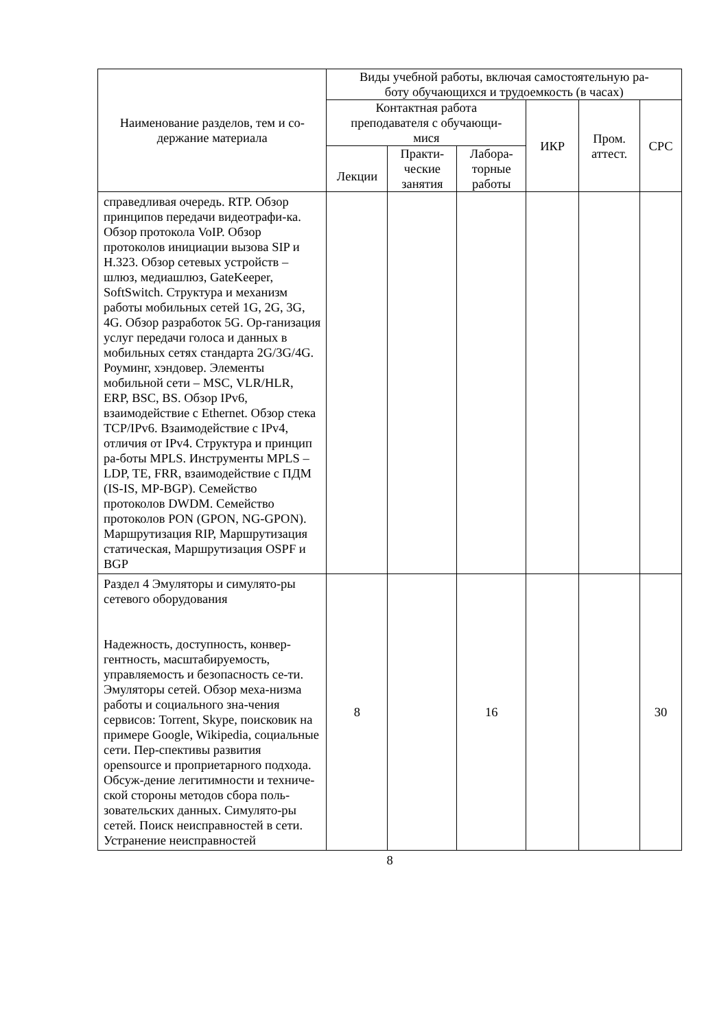| Наименование разделов, тем и со- держание материала | Виды учебной работы, включая самостоятельную ра- боту обучающихся и трудоемкость (в часах) | | | | | |
| --- | --- | --- | --- | --- | --- | --- |
| | Контактная работа преподавателя с обучающи- мися | | | ИКР | Пром. аттест. | СРС |
| | Лекции | Практи- ческие занятия | Лабора- торные работы | | | |
| справедливая очередь. RTP. Обзор принципов передачи видеотрафи-ка. Обзор протокола VoIP. Обзор протоколов инициации вызова SIP и H.323. Обзор сетевых устройств – шлюз, медиашлюз, GateKeeper, SoftSwitch. Структура и механизм работы мобильных сетей 1G, 2G, 3G, 4G. Обзор разработок 5G. Ор-ганизация услуг передачи голоса и данных в мобильных сетях стандарта 2G/3G/4G. Роуминг, хэндовер. Элементы мобильной сети – MSC, VLR/HLR, ERP, BSC, BS. Обзор IPv6, взаимодействие с Ethernet. Обзор стека TCP/IPv6. Взаимодействие с IPv4, отличия от IPv4. Структура и принцип ра-боты MPLS. Инструменты MPLS – LDP, TE, FRR, взаимодействие с ПДМ (IS-IS, MP-BGP). Семейство протоколов DWDM. Семейство протоколов PON (GPON, NG-GPON). Маршрутизация RIP, Маршрутизация статическая, Маршрутизация OSPF и BGP | | | | | | |
| Раздел 4 Эмуляторы и симулято-ры сетевого оборудования Надежность, доступность, конвер-гентность, масштабируемость, управляемость и безопасность се-ти. Эмуляторы сетей. Обзор меха-низма работы и социального зна-чения сервисов: Torrent, Skype, поисковик на примере Google, Wikipedia, социальные сети. Пер-спективы развития opensource и проприетарного подхода. Обсуж-дение легитимности и техниче-ской стороны методов сбора поль-зовательских данных. Симулято-ры сетей. Поиск неисправностей в сети. Устранение неисправностей | 8 | | 16 | | | 30 |
8